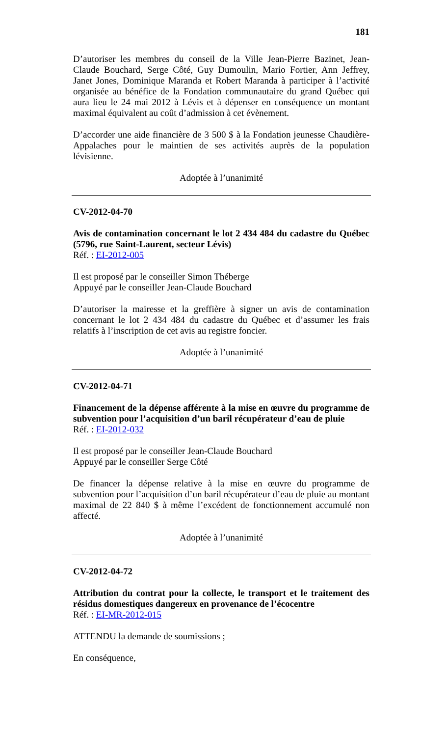181
D’autoriser les membres du conseil de la Ville Jean-Pierre Bazinet, Jean-Claude Bouchard, Serge Côté, Guy Dumoulin, Mario Fortier, Ann Jeffrey, Janet Jones, Dominique Maranda et Robert Maranda à participer à l’activité organisée au bénéfice de la Fondation communautaire du grand Québec qui aura lieu le 24 mai 2012 à Lévis et à dépenser en conséquence un montant maximal équivalent au coût d’admission à cet évènement.
D’accorder une aide financière de 3 500 $ à la Fondation jeunesse Chaudière-Appalaches pour le maintien de ses activités auprès de la population lévisienne.
Adoptée à l’unanimité
CV-2012-04-70
Avis de contamination concernant le lot 2 434 484 du cadastre du Québec (5796, rue Saint-Laurent, secteur Lévis)
Réf. : EI-2012-005
Il est proposé par le conseiller Simon Théberge
Appuyé par le conseiller Jean-Claude Bouchard
D’autoriser la mairesse et la greffière à signer un avis de contamination concernant le lot 2 434 484 du cadastre du Québec et d’assumer les frais relatifs à l’inscription de cet avis au registre foncier.
Adoptée à l’unanimité
CV-2012-04-71
Financement de la dépense afférente à la mise en œuvre du programme de subvention pour l’acquisition d’un baril récupérateur d’eau de pluie
Réf. : EI-2012-032
Il est proposé par le conseiller Jean-Claude Bouchard
Appuyé par le conseiller Serge Côté
De financer la dépense relative à la mise en œuvre du programme de subvention pour l’acquisition d’un baril récupérateur d’eau de pluie au montant maximal de 22 840 $ à même l’excédent de fonctionnement accumulé non affecté.
Adoptée à l’unanimité
CV-2012-04-72
Attribution du contrat pour la collecte, le transport et le traitement des résidus domestiques dangereux en provenance de l’écocentre
Réf. : EI-MR-2012-015
ATTENDU la demande de soumissions ;
En conséquence,